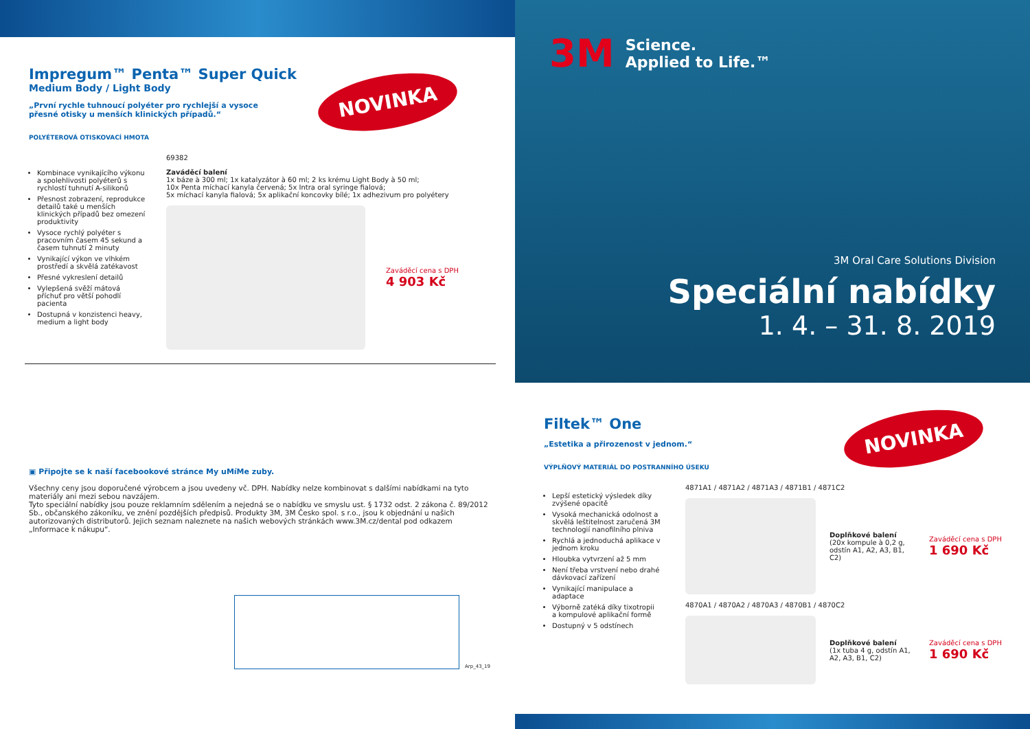Impregum™ Penta™ Super Quick
Medium Body / Light Body
„První rychle tuhnoucí polyéter pro rychlejší a vysoce přesné otisky u menších klinických případů.“
POLYÉTEROVÁ OTISKOVACÍ HMOTA
Kombinace vynikajícího výkonu a spolehlivosti polyéterů s rychlostí tuhnutí A-silikonů
Přesnost zobrazení, reprodukce detailů také u menších klinických případů bez omezení produktivity
Vysoce rychlý polyéter s pracovním časem 45 sekund a časem tuhnutí 2 minuty
Vynikající výkon ve vlhkém prostředí a skvělá zatékavost
Přesné vykreslení detailů
Vylepšená svěží mátová příchuť pro větší pohodlí pacienta
Dostupná v konzistenci heavy, medium a light body
69382
Zaváděcí balení
1x báze à 300 ml; 1x katalyzátor à 60 ml; 2 ks krému Light Body à 50 ml;
10x Penta míchací kanyla červená; 5x Intra oral syringe fialová;
5x míchací kanyla fialová; 5x aplikační koncovky bílé; 1x adhezivum pro polyétery
Zaváděcí cena s DPH
4 903 Kč
▣ Připojte se k naší facebookové stránce My uMíMe zuby.
Všechny ceny jsou doporučené výrobcem a jsou uvedeny vč. DPH. Nabídky nelze kombinovat s dalšími nabídkami na tyto materiály ani mezi sebou navzájem.
Tyto speciální nabídky jsou pouze reklamním sdělením a nejedná se o nabídku ve smyslu ust. § 1732 odst. 2 zákona č. 89/2012 Sb., občanského zákoníku, ve znění pozdějších předpisů. Produkty 3M, 3M Česko spol. s r.o., jsou k objednání u našich autorizovaných distributorů. Jejich seznam naleznete na našich webových stránkách www.3M.cz/dental pod odkazem „Informace k nákupu“.
Arp_43_19
NOVINKA
3M Science.
Applied to Life.™
3M Oral Care Solutions Division
Speciální nabídky
1. 4. – 31. 8. 2019
Filtek™ One
„Estetika a přirozenost v jednom.“
VÝPLŇOVÝ MATERIÁL DO POSTRANNÍHO ÚSEKU
Lepší estetický výsledek díky zvýšené opacitě
Vysoká mechanická odolnost a skvělá leštitelnost zaručená 3M technologií nanofilního plniva
Rychlá a jednoduchá aplikace v jednom kroku
Hloubka vytvrzení až 5 mm
Není třeba vrstvení nebo drahé dávkovací zařízení
Vynikající manipulace a adaptace
Výborně zatéká díky tixotropii a kompulové aplikační formě
Dostupný v 5 odstínech
4871A1 / 4871A2 / 4871A3 / 4871B1 / 4871C2
Doplňkové balení
(20x kompule à 0,2 g, odstín A1, A2, A3, B1, C2)
Zaváděcí cena s DPH
1 690 Kč
4870A1 / 4870A2 / 4870A3 / 4870B1 / 4870C2
Doplňkové balení
(1x tuba 4 g, odstín A1, A2, A3, B1, C2)
Zaváděcí cena s DPH
1 690 Kč
NOVINKA